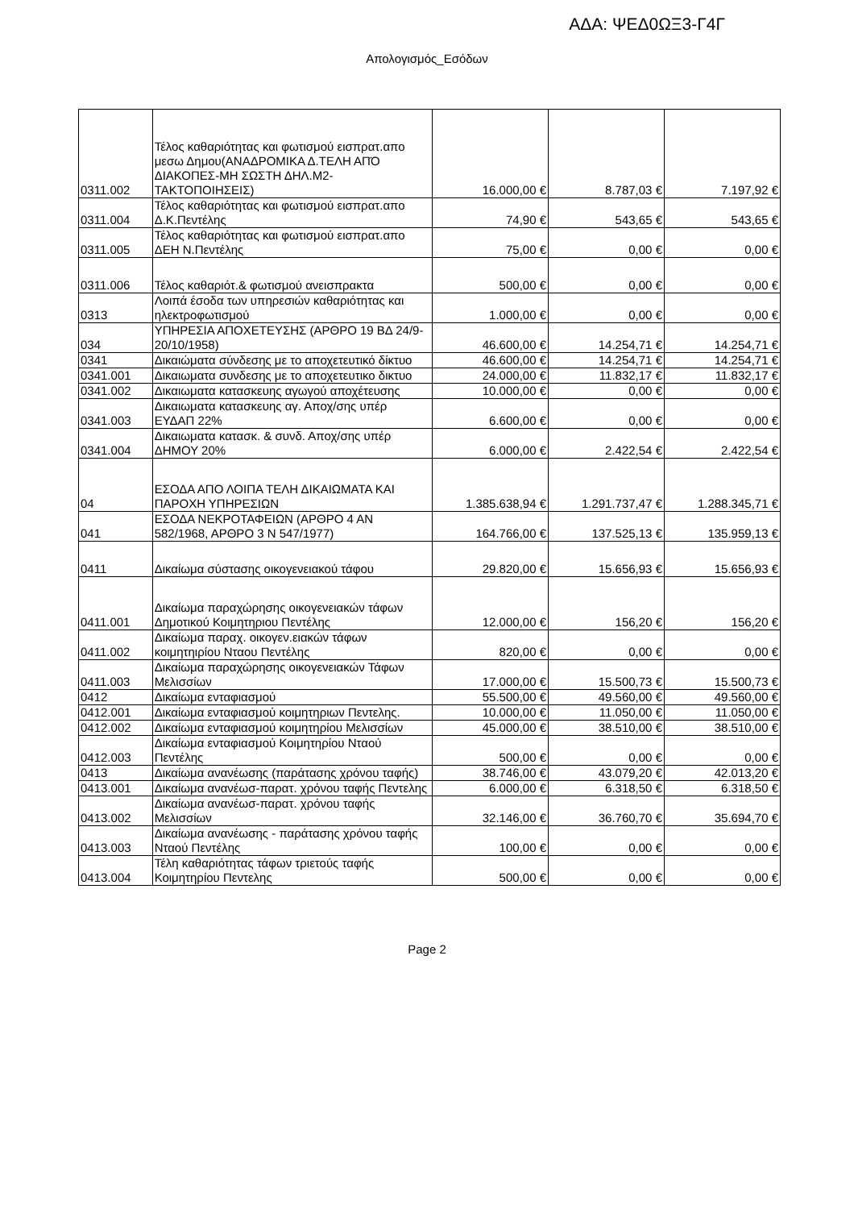ΑΔΑ: ΨΕΔ0ΩΞ3-Γ4Γ
Απολογισμός_Εσόδων
| 0311.002 | Τέλος καθαριότητας και φωτισμού εισπρατ.απο μεσω Δημου(ΑΝΑΔΡΟΜΙΚΑ Δ.ΤΕΛΗ ΑΠΌ ΔΙΑΚΟΠΕΣ-ΜΗ ΣΩΣΤΗ ΔΗΛ.Μ2-ΤΑΚΤΟΠΟΙΗΣΕΙΣ) | 16.000,00 € | 8.787,03 € | 7.197,92 € |
| 0311.004 | Τέλος καθαριότητας και φωτισμού εισπρατ.απο Δ.Κ.Πεντέλης | 74,90 € | 543,65 € | 543,65 € |
| 0311.005 | Τέλος καθαριότητας και φωτισμού εισπρατ.απο ΔΕΗ Ν.Πεντέλης | 75,00 € | 0,00 € | 0,00 € |
| 0311.006 | Τέλος καθαριότ.& φωτισμού ανεισπρακτα | 500,00 € | 0,00 € | 0,00 € |
| 0313 | Λοιπά έσοδα των υπηρεσιών καθαριότητας και ηλεκτροφωτισμού | 1.000,00 € | 0,00 € | 0,00 € |
| 034 | ΥΠΗΡΕΣΙΑ ΑΠΟΧΕΤΕΥΣΗΣ (ΑΡΘΡΟ 19 ΒΔ 24/9-20/10/1958) | 46.600,00 € | 14.254,71 € | 14.254,71 € |
| 0341 | Δικαιώματα σύνδεσης με το αποχετευτικό δίκτυο | 46.600,00 € | 14.254,71 € | 14.254,71 € |
| 0341.001 | Δικαιωματα συνδεσης με το αποχετευτικο δικτυο | 24.000,00 € | 11.832,17 € | 11.832,17 € |
| 0341.002 | Δικαιωματα κατασκευης αγωγού αποχέτευσης | 10.000,00 € | 0,00 € | 0,00 € |
| 0341.003 | Δικαιωματα κατασκευης αγ. Αποχ/σης υπέρ ΕΥΔΑΠ 22% | 6.600,00 € | 0,00 € | 0,00 € |
| 0341.004 | Δικαιωματα κατασκ. & συνδ. Αποχ/σης υπέρ ΔΗΜΟΥ 20% | 6.000,00 € | 2.422,54 € | 2.422,54 € |
| 04 | ΕΣΟΔΑ ΑΠΟ ΛΟΙΠΑ ΤΕΛΗ ΔΙΚΑΙΩΜΑΤΑ ΚΑΙ ΠΑΡΟΧΗ ΥΠΗΡΕΣΙΩΝ | 1.385.638,94 € | 1.291.737,47 € | 1.288.345,71 € |
| 041 | ΕΣΟΔΑ ΝΕΚΡΟΤΑΦΕΙΩΝ (ΑΡΘΡΟ 4 ΑΝ 582/1968, ΑΡΘΡΟ 3 Ν 547/1977) | 164.766,00 € | 137.525,13 € | 135.959,13 € |
| 0411 | Δικαίωμα σύστασης οικογενειακού τάφου | 29.820,00 € | 15.656,93 € | 15.656,93 € |
| 0411.001 | Δικαίωμα παραχώρησης οικογενειακών τάφων Δημοτικού Κοιμητηριου Πεντέλης | 12.000,00 € | 156,20 € | 156,20 € |
| 0411.002 | Δικαίωμα παραχ. οικογεν.ειακών τάφων κοιμητηιρίου Νταου Πεντέλης | 820,00 € | 0,00 € | 0,00 € |
| 0411.003 | Δικαίωμα παραχώρησης οικογενειακών Τάφων Μελισσίων | 17.000,00 € | 15.500,73 € | 15.500,73 € |
| 0412 | Δικαίωμα ενταφιασμού | 55.500,00 € | 49.560,00 € | 49.560,00 € |
| 0412.001 | Δικαίωμα ενταφιασμού κοιμητηριων Πεντελης. | 10.000,00 € | 11.050,00 € | 11.050,00 € |
| 0412.002 | Δικαίωμα ενταφιασμού κοιμητηρίου Μελισσίων | 45.000,00 € | 38.510,00 € | 38.510,00 € |
| 0412.003 | Δικαίωμα ενταφιασμού Κοιμητηρίου Νταού Πεντέλης | 500,00 € | 0,00 € | 0,00 € |
| 0413 | Δικαίωμα ανανέωσης (παράτασης χρόνου ταφής) | 38.746,00 € | 43.079,20 € | 42.013,20 € |
| 0413.001 | Δικαίωμα ανανέωσ-παρατ. χρόνου ταφής Πεντελης | 6.000,00 € | 6.318,50 € | 6.318,50 € |
| 0413.002 | Δικαίωμα ανανέωσ-παρατ. χρόνου ταφής Μελισσίων | 32.146,00 € | 36.760,70 € | 35.694,70 € |
| 0413.003 | Δικαίωμα ανανέωσης - παράτασης χρόνου ταφής Νταού Πεντέλης | 100,00 € | 0,00 € | 0,00 € |
| 0413.004 | Τέλη καθαριότητας τάφων τριετούς ταφής Κοιμητηρίου Πεντελης | 500,00 € | 0,00 € | 0,00 € |
Page 2